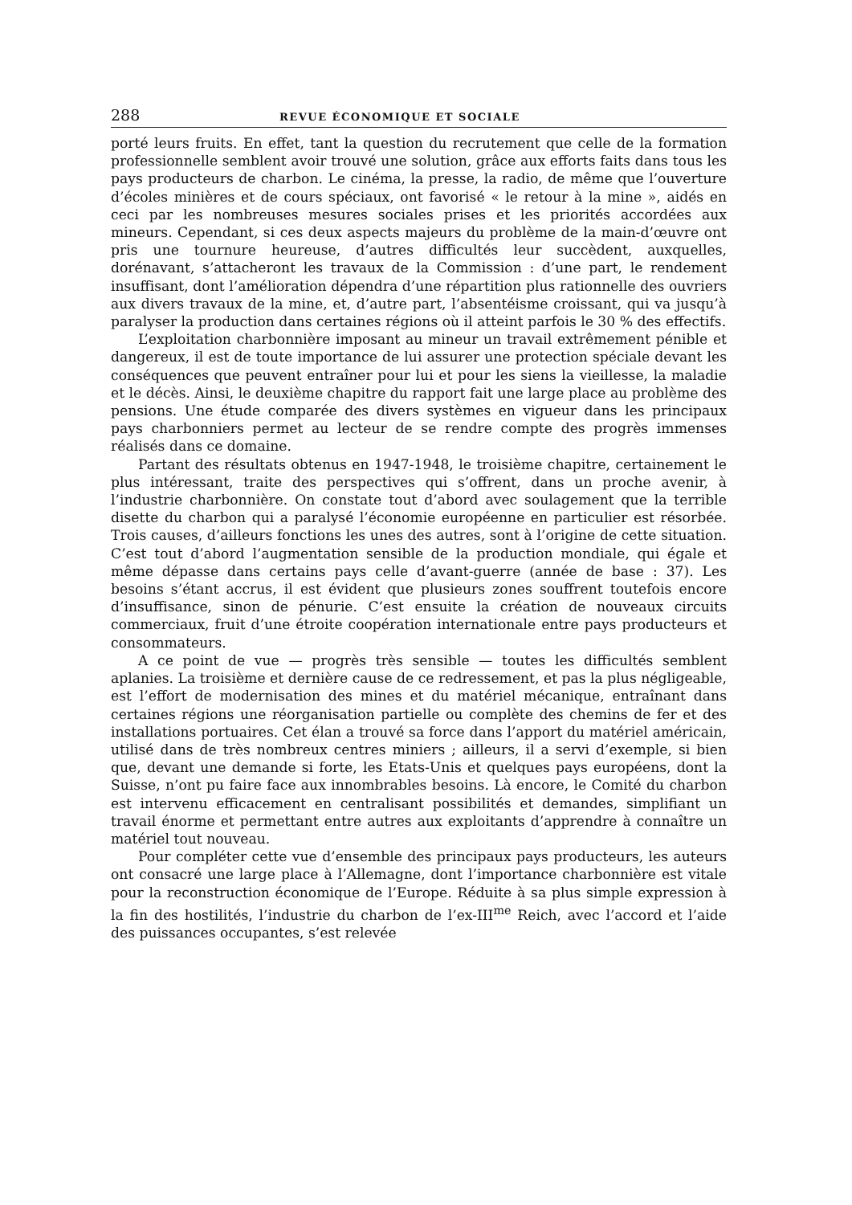288 REVUE ÉCONOMIQUE ET SOCIALE
porté leurs fruits. En effet, tant la question du recrutement que celle de la formation professionnelle semblent avoir trouvé une solution, grâce aux efforts faits dans tous les pays producteurs de charbon. Le cinéma, la presse, la radio, de même que l’ouverture d’écoles minières et de cours spéciaux, ont favorisé « le retour à la mine », aidés en ceci par les nombreuses mesures sociales prises et les priorités accordées aux mineurs. Cependant, si ces deux aspects majeurs du problème de la main-d’œuvre ont pris une tournure heureuse, d’autres difficultés leur succèdent, auxquelles, dorénavant, s’attacheront les travaux de la Commission : d’une part, le rendement insuffisant, dont l’amélioration dépendra d’une répartition plus rationnelle des ouvriers aux divers travaux de la mine, et, d’autre part, l’absentéisme croissant, qui va jusqu’à paralyser la production dans certaines régions où il atteint parfois le 30 % des effectifs.
L’exploitation charbonnière imposant au mineur un travail extrêmement pénible et dangereux, il est de toute importance de lui assurer une protection spéciale devant les conséquences que peuvent entraîner pour lui et pour les siens la vieillesse, la maladie et le décès. Ainsi, le deuxième chapitre du rapport fait une large place au problème des pensions. Une étude comparée des divers systèmes en vigueur dans les principaux pays charbonniers permet au lecteur de se rendre compte des progrès immenses réalisés dans ce domaine.
Partant des résultats obtenus en 1947-1948, le troisième chapitre, certainement le plus intéressant, traite des perspectives qui s’offrent, dans un proche avenir, à l’industrie charbonnière. On constate tout d’abord avec soulagement que la terrible disette du charbon qui a paralysé l’économie européenne en particulier est résorbée. Trois causes, d’ailleurs fonctions les unes des autres, sont à l’origine de cette situation. C’est tout d’abord l’augmentation sensible de la production mondiale, qui égale et même dépasse dans certains pays celle d’avant-guerre (année de base : 37). Les besoins s’étant accrus, il est évident que plusieurs zones souffrent toutefois encore d’insuffisance, sinon de pénurie. C’est ensuite la création de nouveaux circuits commerciaux, fruit d’une étroite coopération internationale entre pays producteurs et consommateurs.
A ce point de vue — progrès très sensible — toutes les difficultés semblent aplanies. La troisième et dernière cause de ce redressement, et pas la plus négligeable, est l’effort de modernisation des mines et du matériel mécanique, entraînant dans certaines régions une réorganisation partielle ou complète des chemins de fer et des installations portuaires. Cet élan a trouvé sa force dans l’apport du matériel américain, utilisé dans de très nombreux centres miniers ; ailleurs, il a servi d’exemple, si bien que, devant une demande si forte, les Etats-Unis et quelques pays européens, dont la Suisse, n’ont pu faire face aux innombrables besoins. Là encore, le Comité du charbon est intervenu efficacement en centralisant possibilités et demandes, simplifiant un travail énorme et permettant entre autres aux exploitants d’apprendre à connaître un matériel tout nouveau.
Pour compléter cette vue d’ensemble des principaux pays producteurs, les auteurs ont consacré une large place à l’Allemagne, dont l’importance charbonnière est vitale pour la reconstruction économique de l’Europe. Réduite à sa plus simple expression à la fin des hostilités, l’industrie du charbon de l’ex-III<sup>me</sup> Reich, avec l’accord et l’aide des puissances occupantes, s’est relevée